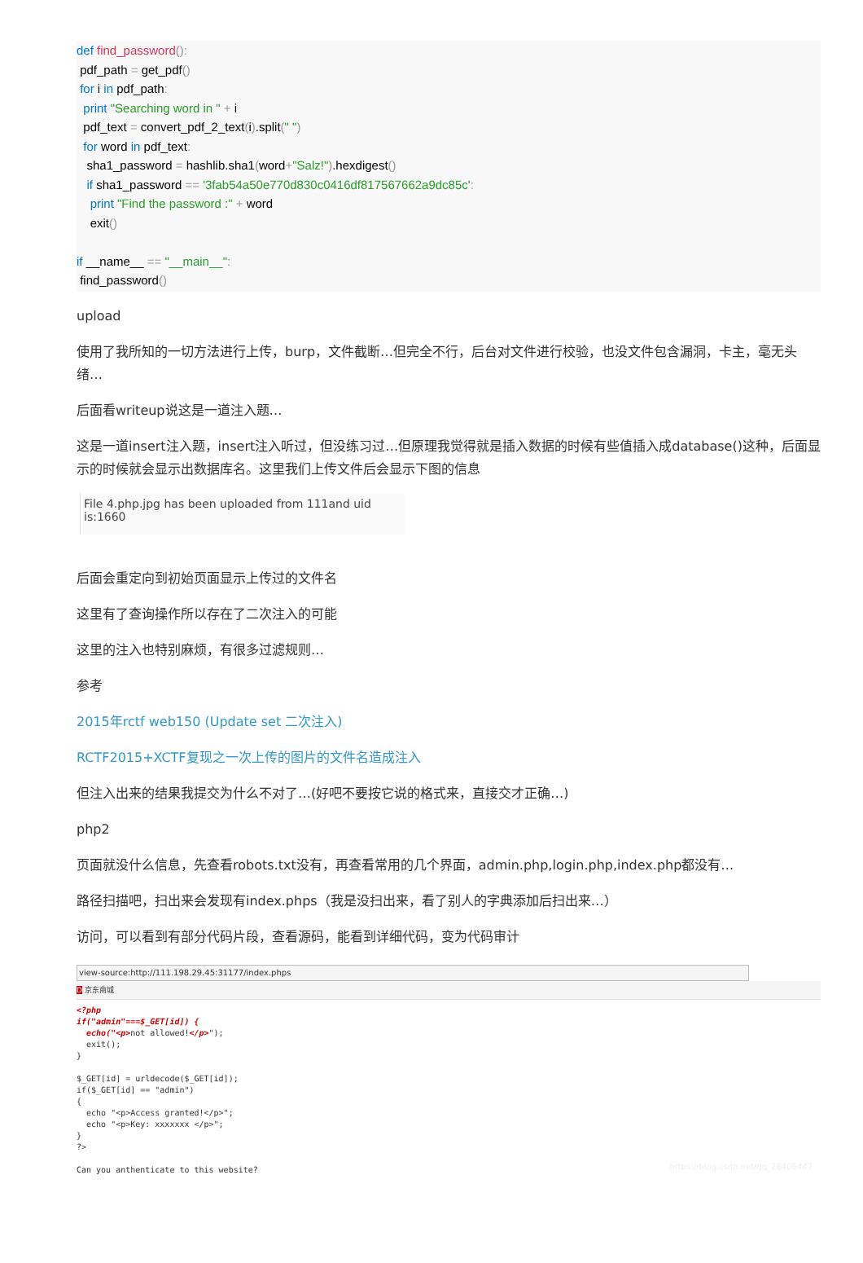def find_password():
pdf_path = get_pdf()
for i in pdf_path:
print "Searching word in " + i
pdf_text = convert_pdf_2_text(i).split(" ")
for word in pdf_text:
sha1_password = hashlib.sha1(word+"Salz!").hexdigest()
if sha1_password == '3fab54a50e770d830c0416df817567662a9dc85c':
print "Find the password :" + word
exit()
if __name__ == "__main__":
find_password()
upload
使用了我所知的一切方法进行上传，burp，文件截断…但完全不行，后台对文件进行校验，也没文件包含漏洞，卡主，毫无头绪…
后面看writeup说这是一道注入题…
这是一道insert注入题，insert注入听过，但没练习过…但原理我觉得就是插入数据的时候有些值插入成database()这种，后面显示的时候就会显示出数据库名。这里我们上传文件后会显示下图的信息
File 4.php.jpg has been uploaded from 111and uid is:1660
后面会重定向到初始页面显示上传过的文件名
这里有了查询操作所以存在了二次注入的可能
这里的注入也特别麻烦，有很多过滤规则…
参考
2015年rctf web150 (Update set 二次注入)
RCTF2015+XCTF复现之一次上传的图片的文件名造成注入
但注入出来的结果我提交为什么不对了…(好吧不要按它说的格式来，直接交才正确…)
php2
页面就没什么信息，先查看robots.txt没有，再查看常用的几个界面，admin.php,login.php,index.php都没有…
路径扫描吧，扫出来会发现有index.phps（我是没扫出来，看了别人的字典添加后扫出来…）
访问，可以看到有部分代码片段，查看源码，能看到详细代码，变为代码审计
view-source:http://111.198.29.45:31177/index.phps
D 京东商城
<?php
if("admin"===$_GET[id]) {
  echo("<p>not allowed!</p>");
  exit();
}

$_GET[id] = urldecode($_GET[id]);
if($_GET[id] == "admin")
{
  echo "<p>Access granted!</p>";
  echo "<p>Key: xxxxxxx </p>";
}
?>

Can you anthenticate to this website?
https://blog.csdn.net/qq_26406447